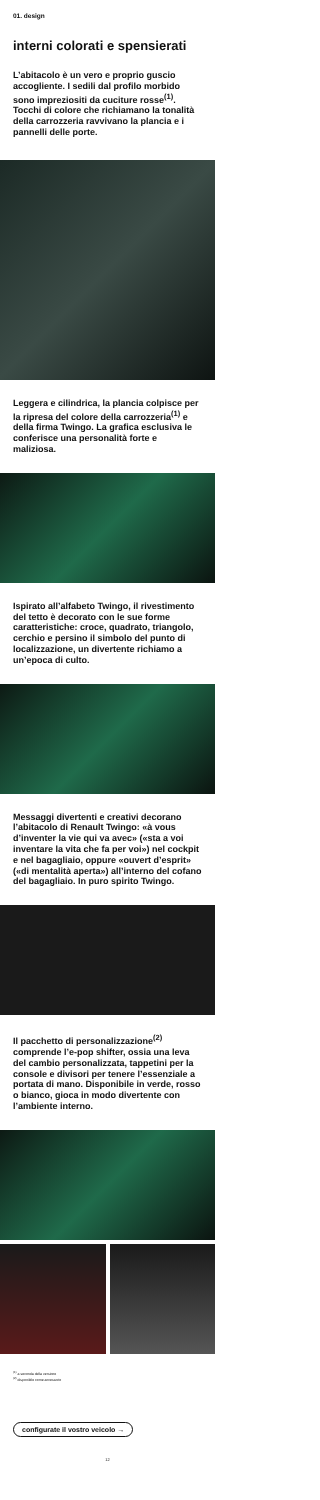01. design
interni colorati e spensierati
L’abitacolo è un vero e proprio guscio accogliente. I sedili dal profilo morbido sono impreziositi da cuciture rosse<sup>(1)</sup>. Tocchi di colore che richiamano la tonalità della carrozzeria ravvivano la plancia e i pannelli delle porte.
Leggera e cilindrica, la plancia colpisce per la ripresa del colore della carrozzeria<sup>(1)</sup> e della firma Twingo. La grafica esclusiva le conferisce una personalità forte e maliziosa.
Ispirato all’alfabeto Twingo, il rivestimento del tetto è decorato con le sue forme caratteristiche: croce, quadrato, triangolo, cerchio e persino il simbolo del punto di localizzazione, un divertente richiamo a un’epoca di culto.
Messaggi divertenti e creativi decorano l’abitacolo di Renault Twingo: «à vous d’inventer la vie qui va avec» («sta a voi inventare la vita che fa per voi») nel cockpit e nel bagagliaio, oppure «ouvert d’esprit» («di mentalità aperta») all’interno del cofano del bagagliaio. In puro spirito Twingo.
Il pacchetto di personalizzazione<sup>(2)</sup> comprende l’e-pop shifter, ossia una leva del cambio personalizzata, tappetini per la console e divisori per tenere l’essenziale a portata di mano. Disponibile in verde, rosso o bianco, gioca in modo divertente con l’ambiente interno.
<sup>(1)</sup> a seconda della versione
<sup>(2)</sup> disponibile come accessorio
configurate il vostro veicolo →
12